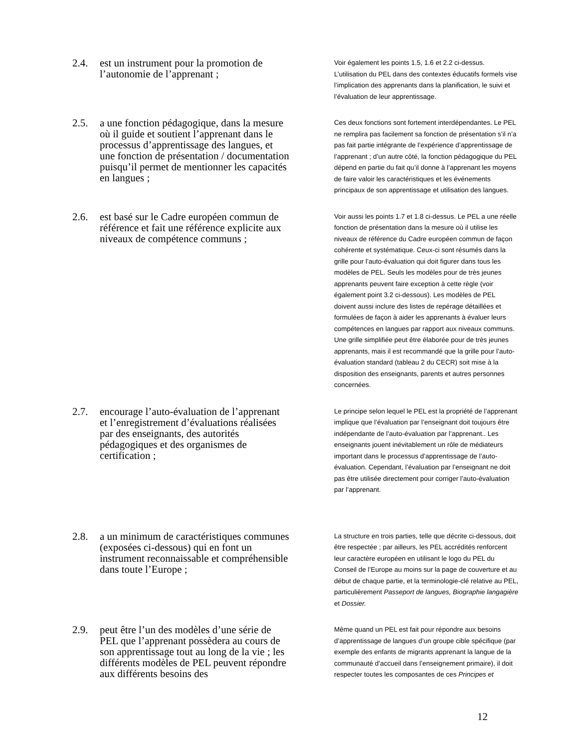2.4. est un instrument pour la promotion de l’autonomie de l’apprenant ;
Voir également les points 1.5, 1.6 et 2.2 ci-dessus. L’utilisation du PEL dans des contextes éducatifs formels vise l’implication des apprenants dans la planification, le suivi et l’évaluation de leur apprentissage.
2.5. a une fonction pédagogique, dans la mesure où il guide et soutient l’apprenant dans le processus d’apprentissage des langues, et une fonction de présentation / documentation puisqu’il permet de mentionner les capacités en langues ;
Ces deux fonctions sont fortement interdépendantes. Le PEL ne remplira pas facilement sa fonction de présentation s’il n’a pas fait partie intégrante de l’expérience d’apprentissage de l’apprenant ; d’un autre côté, la fonction pédagogique du PEL dépend en partie du fait qu’il donne à l’apprenant les moyens de faire valoir les caractéristiques et les événements principaux de son apprentissage et utilisation des langues.
2.6. est basé sur le Cadre européen commun de référence et fait une référence explicite aux niveaux de compétence communs ;
Voir aussi les points 1.7 et 1.8 ci-dessus. Le PEL a une réelle fonction de présentation dans la mesure où il utilise les niveaux de référence du Cadre européen commun de façon cohérente et systématique. Ceux-ci sont résumés dans la grille pour l’auto-évaluation qui doit figurer dans tous les modèles de PEL. Seuls les modèles pour de très jeunes apprenants peuvent faire exception à cette règle (voir également point 3.2 ci-dessous). Les modèles de PEL doivent aussi inclure des listes de repérage détaillées et formulées de façon à aider les apprenants à évaluer leurs compétences en langues par rapport aux niveaux communs. Une grille simplifiée peut être élaborée pour de très jeunes apprenants, mais il est recommandé que la grille pour l’auto-évaluation standard (tableau 2 du CECR) soit mise à la disposition des enseignants, parents et autres personnes concernées.
2.7. encourage l’auto-évaluation de l’apprenant et l’enregistrement d’évaluations réalisées par des enseignants, des autorités pédagogiques et des organismes de certification ;
Le principe selon lequel le PEL est la propriété de l’apprenant implique que l’évaluation par l’enseignant doit toujours être indépendante de l’auto-évaluation par l’apprenant.. Les enseignants jouent inévitablement un rôle de médiateurs important dans le processus d’apprentissage de l’auto-évaluation. Cependant, l’évaluation par l’enseignant ne doit pas être utilisée directement pour corriger l’auto-évaluation par l’apprenant.
2.8. a un minimum de caractéristiques communes (exposées ci-dessous) qui en font un instrument reconnaissable et compréhensible dans toute l’Europe ;
La structure en trois parties, telle que décrite ci-dessous, doit être respectée ; par ailleurs, les PEL accrédités renforcent leur caractère européen en utilisant le logo du PEL du Conseil de l’Europe au moins sur la page de couverture et au début de chaque partie, et la terminologie-clé relative au PEL, particulièrement Passeport de langues, Biographie langagière et Dossier.
2.9. peut être l’un des modèles d’une série de PEL que l’apprenant possèdera au cours de son apprentissage tout au long de la vie ; les différents modèles de PEL peuvent répondre aux différents besoins des
Même quand un PEL est fait pour répondre aux besoins d’apprentissage de langues d’un groupe cible spécifique (par exemple des enfants de migrants apprenant la langue de la communauté d’accueil dans l’enseignement primaire), il doit respecter toutes les composantes de ces Principes et
12